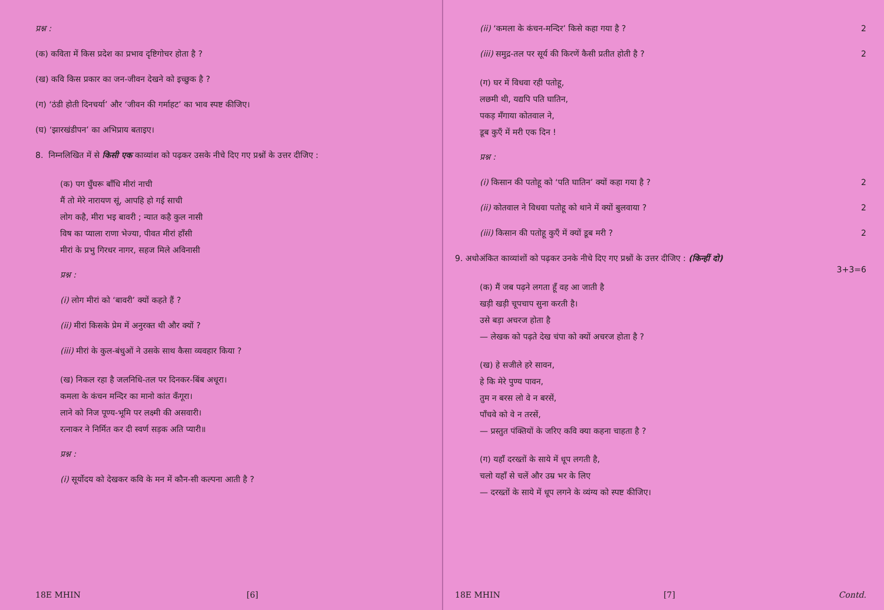प्रश्न :
(क) कविता में किस प्रदेश का प्रभाव दृष्टिगोचर होता है ?
(ख) कवि किस प्रकार का जन-जीवन देखने को इच्छुक है ?
(ग) ‘ठंडी होती दिनचर्या’ और ‘जीवन की गर्माहट’ का भाव स्पष्ट कीजिए।
(घ) ‘झारखंडीपन’ का अभिप्राय बताइए।
8. निम्नलिखित में से किसी एक काव्यांश को पढ़कर उसके नीचे दिए गए प्रश्नों के उत्तर दीजिए :
(क) पग घुँघरू बाँधि मीरां नाची
मैं तो मेरे नारायण सूं, आपहि हो गई साची
लोग कहै, मीरा भइ बावरी ; न्यात कहै कुल नासी
विष का प्याला राणा भेज्या, पीवत मीरां हाँसी
मीरां के प्रभु गिरधर नागर, सहज मिले अविनासी
प्रश्न :
(i) लोग मीरां को ‘बावरी’ क्यों कहते हैं ?
(ii) मीरां किसके प्रेम में अनुरक्त थी और क्यों ?
(iii) मीरां के कुल-बंधुओं ने उसके साथ कैसा व्यवहार किया ?
(ख) निकल रहा है जलनिधि-तल पर दिनकर-बिंब अधूरा।
कमला के कंचन मन्दिर का मानो कांत कँगूरा।
लाने को निज पूण्य-भूमि पर लक्ष्मी की असवारी।
रत्नाकर ने निर्मित कर दी स्वर्ण सड़क अति प्यारी॥
प्रश्न :
(i) सूर्योदय को देखकर कवि के मन में कौन-सी कल्पना आती है ?
18E MHIN [6]
(ii) ‘कमला के कंचन-मन्दिर’ किसे कहा गया है ? 2
(iii) समुद्र-तल पर सूर्य की किरणें कैसी प्रतीत होती है ? 2
(ग) घर में विधवा रही पतोहू,
लछमी थी, यद्यपि पति घातिन,
पकड़ मँगाया कोतवाल ने,
डूब कुएँ में मरी एक दिन !
प्रश्न :
(i) किसान की पतोहू को ‘पति घातिन’ क्यों कहा गया है ? 2
(ii) कोतवाल ने विधवा पतोहू को थाने में क्यों बुलवाया ? 2
(iii) किसान की पतोहू कुएँ में क्यों डूब मरी ? 2
9. अधोअंकित काव्यांशों को पढ़कर उनके नीचे दिए गए प्रश्नों के उत्तर दीजिए : (किन्हीं दो)
3+3=6
(क) मैं जब पढ़ने लगता हूँ वह आ जाती है
खड़ी खड़ी चूपचाप सुना करती है।
उसे बड़ा अचरज होता है
— लेखक को पढ़ते देख चंपा को क्यों अचरज होता है ?
(ख) हे सजीले हरे सावन,
हे कि मेरे पुण्य पावन,
तुम न बरस लो वे न बरसें,
पाँचवे को वे न तरसें,
— प्रस्तुत पंक्तियों के जरिए कवि क्या कहना चाहता है ?
(ग) यहाँ दरख्तों के साये में धूप लगती है,
चलो यहाँ से चलें और उम्र भर के लिए
— दरख्तों के साये में धूप लगने के व्यंग्य को स्पष्ट कीजिए।
18E MHIN [7] Contd.